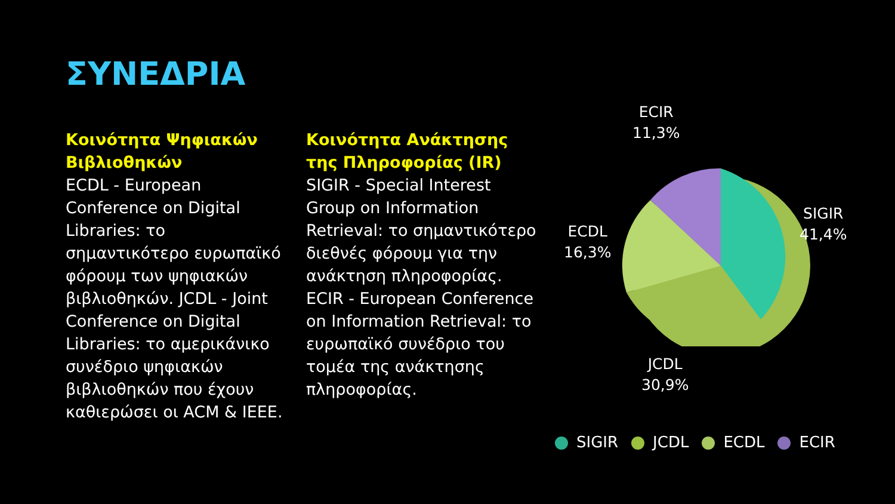ΣΥΝΕΔΡΙΑ
Κοινότητα Ψηφιακών Βιβλιοθηκών
ECDL - European Conference on Digital Libraries: το σημαντικότερο ευρωπαϊκό φόρουμ των ψηφιακών βιβλιοθηκών. JCDL - Joint Conference on Digital Libraries: το αμερικάνικο συνέδριο ψηφιακών βιβλιοθηκών που έχουν καθιερώσει οι ACM & IEEE.
Κοινότητα Ανάκτησης της Πληροφορίας (IR)
SIGIR - Special Interest Group on Information Retrieval: το σημαντικότερο διεθνές φόρουμ για την ανάκτηση πληροφορίας. ECIR - European Conference on Information Retrieval: το ευρωπαϊκό συνέδριο του τομέα της ανάκτησης πληροφορίας.
ECIR
11,3%
SIGIR
41,4%
ECDL
16,3%
JCDL
30,9%
SIGIR JCDL ECDL ECIR